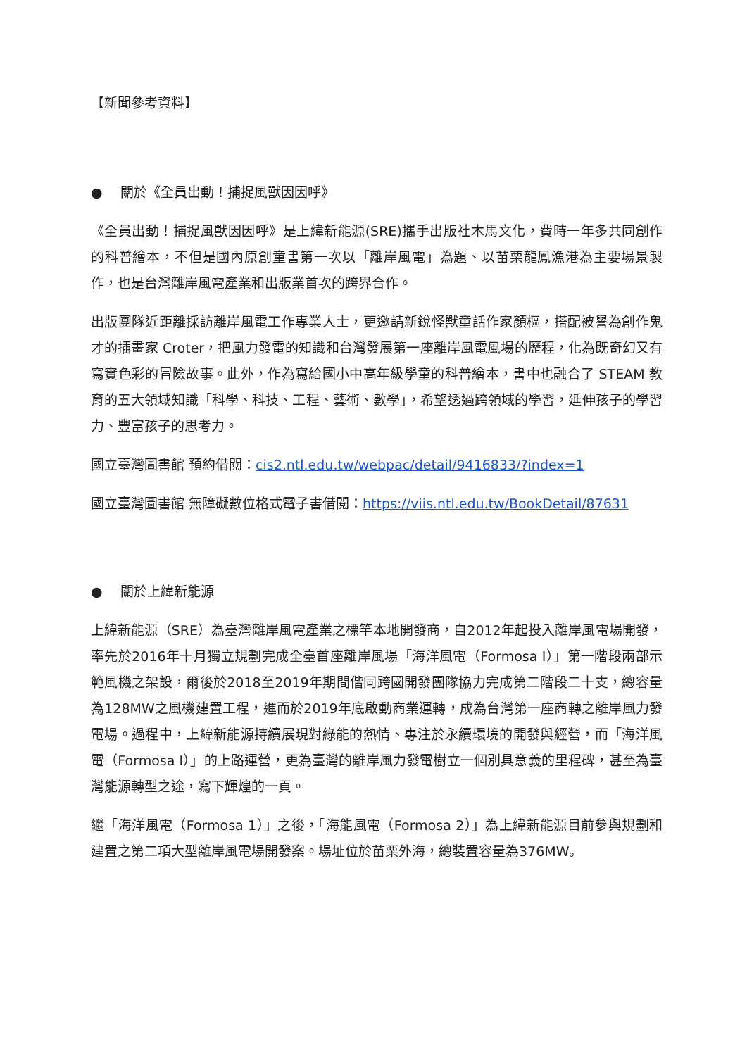【新聞參考資料】
● 關於《全員出動！捕捉風獸因因呼》
《全員出動！捕捉風獸因因呼》是上緯新能源(SRE)攜手出版社木馬文化，費時一年多共同創作的科普繪本，不但是國內原創童書第一次以「離岸風電」為題、以苗栗龍鳳漁港為主要場景製作，也是台灣離岸風電產業和出版業首次的跨界合作。
出版團隊近距離採訪離岸風電工作專業人士，更邀請新銳怪獸童話作家顏樞，搭配被譽為創作鬼才的插畫家 Croter，把風力發電的知識和台灣發展第一座離岸風電風場的歷程，化為既奇幻又有寫實色彩的冒險故事。此外，作為寫給國小中高年級學童的科普繪本，書中也融合了 STEAM 教育的五大領域知識「科學、科技、工程、藝術、數學」，希望透過跨領域的學習，延伸孩子的學習力、豐富孩子的思考力。
國立臺灣圖書館 預約借閱：cis2.ntl.edu.tw/webpac/detail/9416833/?index=1
國立臺灣圖書館 無障礙數位格式電子書借閱：https://viis.ntl.edu.tw/BookDetail/87631
● 關於上緯新能源
上緯新能源（SRE）為臺灣離岸風電產業之標竿本地開發商，自2012年起投入離岸風電場開發，率先於2016年十月獨立規劃完成全臺首座離岸風場「海洋風電（Formosa I）」第一階段兩部示範風機之架設，爾後於2018至2019年期間偕同跨國開發團隊協力完成第二階段二十支，總容量為128MW之風機建置工程，進而於2019年底啟動商業運轉，成為台灣第一座商轉之離岸風力發電場。過程中，上緯新能源持續展現對綠能的熱情、專注於永續環境的開發與經營，而「海洋風電（Formosa I）」的上路運營，更為臺灣的離岸風力發電樹立一個別具意義的里程碑，甚至為臺灣能源轉型之途，寫下輝煌的一頁。
繼「海洋風電（Formosa 1）」之後，「海能風電（Formosa 2）」為上緯新能源目前參與規劃和建置之第二項大型離岸風電場開發案。場址位於苗栗外海，總裝置容量為376MW。